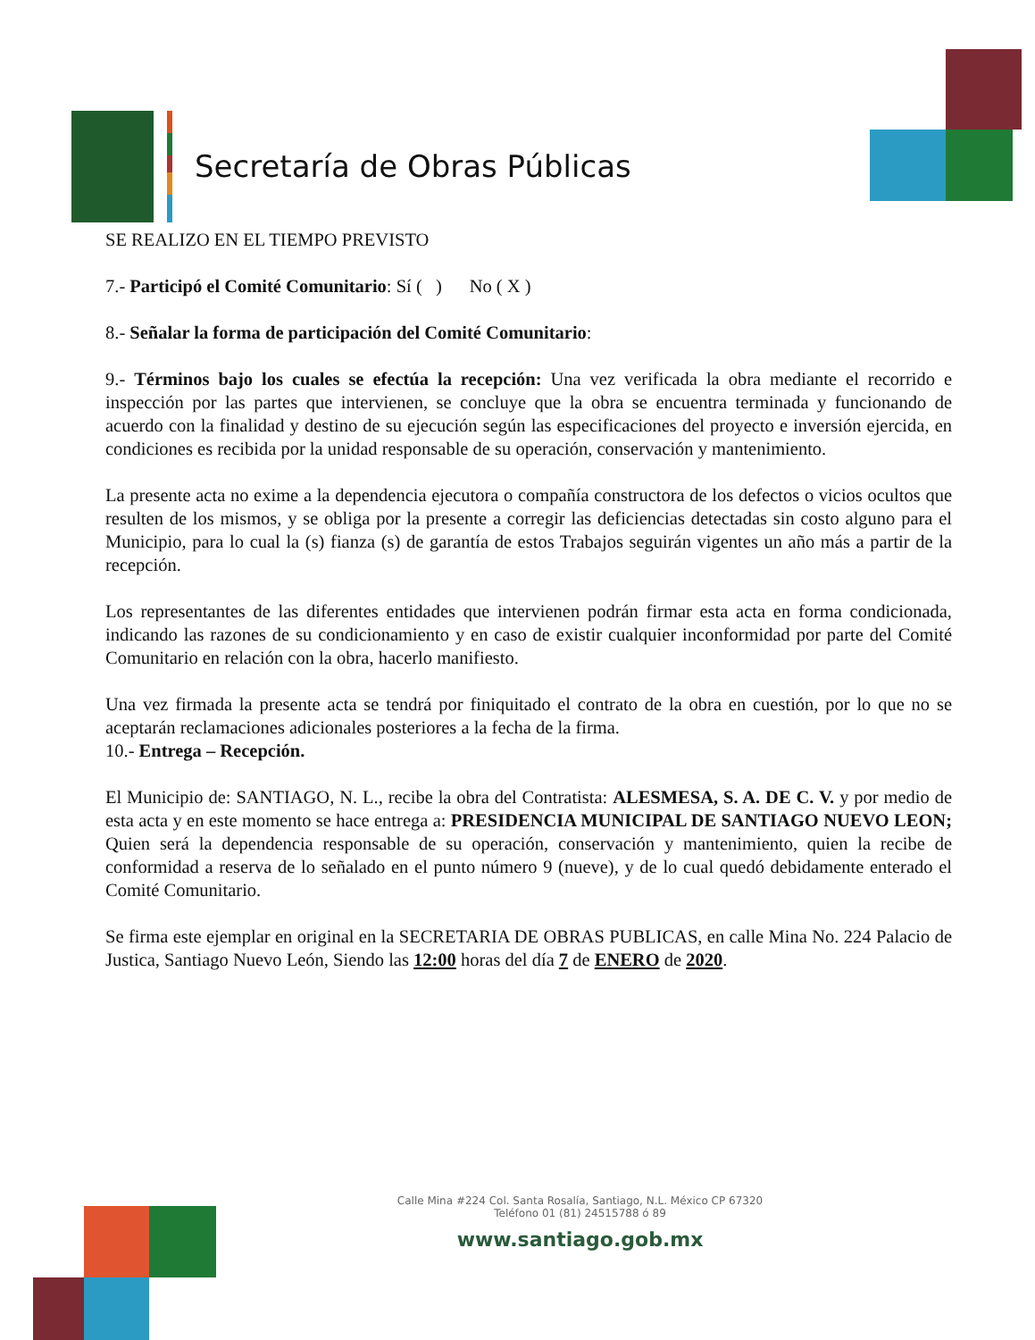Secretaría de Obras Públicas
SE REALIZO EN EL TIEMPO PREVISTO
7.- Participó el Comité Comunitario: Sí ( ) No ( X )
8.- Señalar la forma de participación del Comité Comunitario:
9.- Términos bajo los cuales se efectúa la recepción: Una vez verificada la obra mediante el recorrido e inspección por las partes que intervienen, se concluye que la obra se encuentra terminada y funcionando de acuerdo con la finalidad y destino de su ejecución según las especificaciones del proyecto e inversión ejercida, en condiciones es recibida por la unidad responsable de su operación, conservación y mantenimiento.
La presente acta no exime a la dependencia ejecutora o compañía constructora de los defectos o vicios ocultos que resulten de los mismos, y se obliga por la presente a corregir las deficiencias detectadas sin costo alguno para el Municipio, para lo cual la (s) fianza (s) de garantía de estos Trabajos seguirán vigentes un año más a partir de la recepción.
Los representantes de las diferentes entidades que intervienen podrán firmar esta acta en forma condicionada, indicando las razones de su condicionamiento y en caso de existir cualquier inconformidad por parte del Comité Comunitario en relación con la obra, hacerlo manifiesto.
Una vez firmada la presente acta se tendrá por finiquitado el contrato de la obra en cuestión, por lo que no se aceptarán reclamaciones adicionales posteriores a la fecha de la firma.
10.- Entrega – Recepción.
El Municipio de: SANTIAGO, N. L., recibe la obra del Contratista: ALESMESA, S. A. DE C. V. y por medio de esta acta y en este momento se hace entrega a: PRESIDENCIA MUNICIPAL DE SANTIAGO NUEVO LEON; Quien será la dependencia responsable de su operación, conservación y mantenimiento, quien la recibe de conformidad a reserva de lo señalado en el punto número 9 (nueve), y de lo cual quedó debidamente enterado el Comité Comunitario.
Se firma este ejemplar en original en la SECRETARIA DE OBRAS PUBLICAS, en calle Mina No. 224 Palacio de Justica, Santiago Nuevo León, Siendo las 12:00 horas del día 7 de ENERO de 2020.
Calle Mina #224 Col. Santa Rosalía, Santiago, N.L. México CP 67320
Teléfono 01 (81) 24515788 ó 89
www.santiago.gob.mx